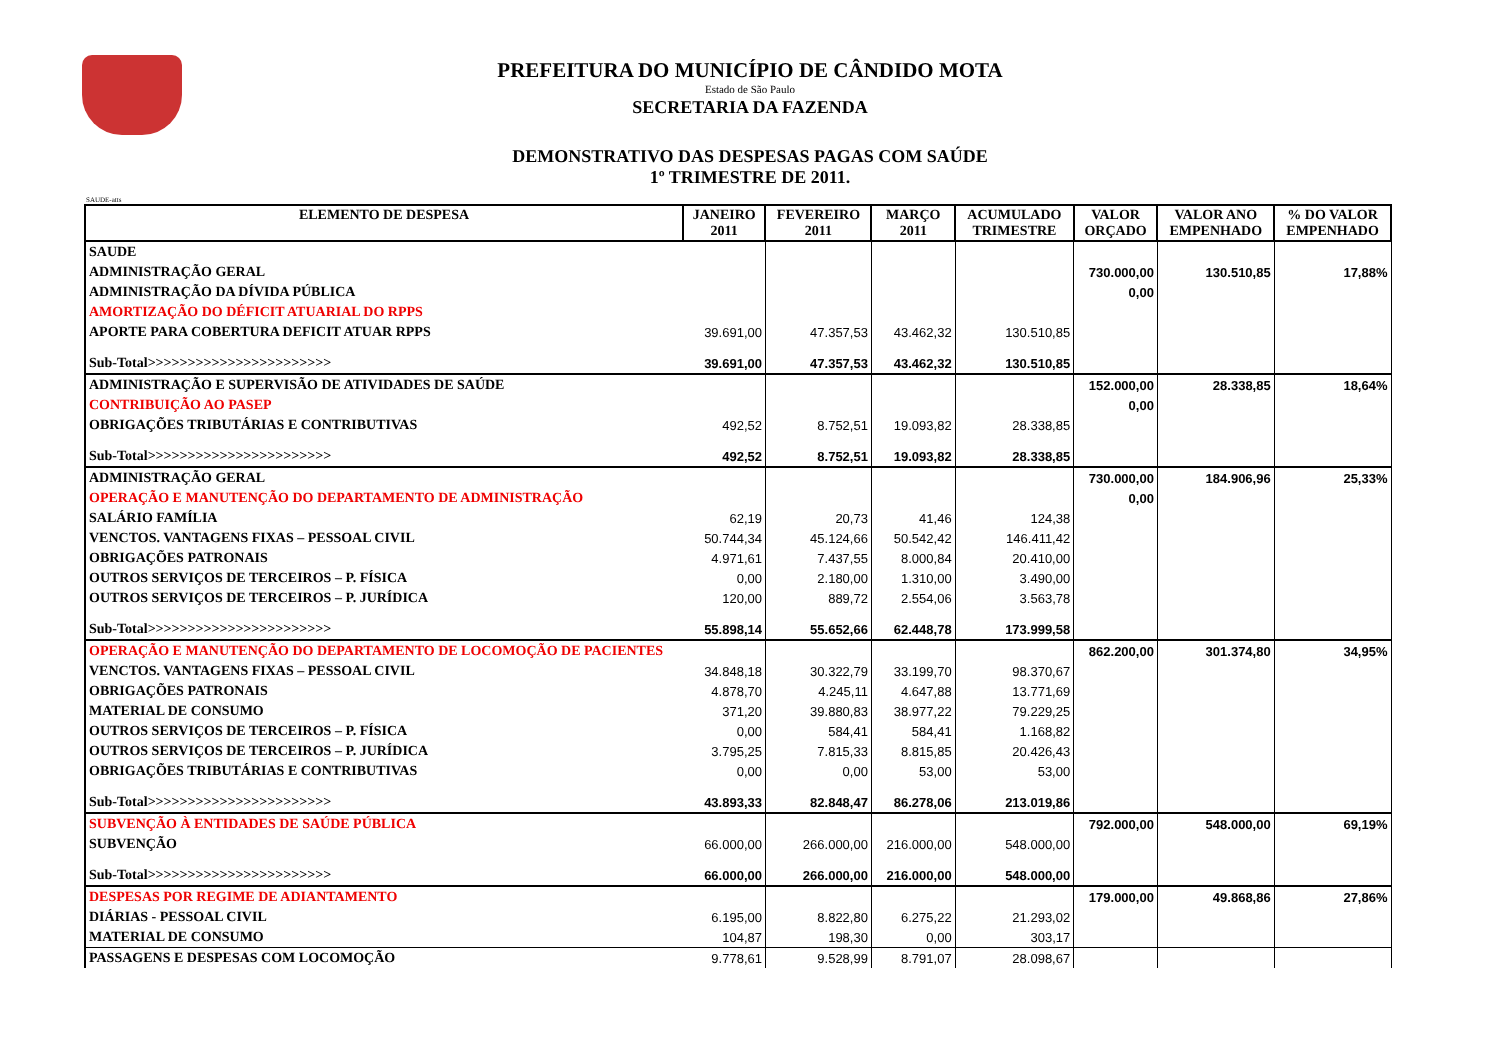PREFEITURA DO MUNICÍPIO DE CÂNDIDO MOTA
Estado de São Paulo
SECRETARIA DA FAZENDA
DEMONSTRATIVO DAS DESPESAS PAGAS COM SAÚDE
1º TRIMESTRE DE 2011.
SAUDE-atts
| ELEMENTO DE DESPESA | JANEIRO 2011 | FEVEREIRO 2011 | MARÇO 2011 | ACUMULADO TRIMESTRE | VALOR ORÇADO | VALOR ANO EMPENHADO | % DO VALOR EMPENHADO |
| --- | --- | --- | --- | --- | --- | --- | --- |
| SAUDE | | | | | | | |
| ADMINISTRAÇÃO GERAL | | | | | 730.000,00 | 130.510,85 | 17,88% |
| ADMINISTRAÇÃO DA DÍVIDA PÚBLICA | | | | | 0,00 | | |
| AMORTIZAÇÃO DO DÉFICIT ATUARIAL DO RPPS | | | | | | | |
| APORTE PARA COBERTURA DEFICIT ATUAR RPPS | 39.691,00 | 47.357,53 | 43.462,32 | 130.510,85 | | | |
| Sub-Total>>>>>>>>>>>>>>>>>>>>>>> | 39.691,00 | 47.357,53 | 43.462,32 | 130.510,85 | | | |
| ADMINISTRAÇÃO E SUPERVISÃO DE ATIVIDADES DE SAÚDE | | | | | 152.000,00 | 28.338,85 | 18,64% |
| CONTRIBUIÇÃO AO PASEP | | | | | 0,00 | | |
| OBRIGAÇÕES TRIBUTÁRIAS E CONTRIBUTIVAS | 492,52 | 8.752,51 | 19.093,82 | 28.338,85 | | | |
| Sub-Total>>>>>>>>>>>>>>>>>>>>>>> | 492,52 | 8.752,51 | 19.093,82 | 28.338,85 | | | |
| ADMINISTRAÇÃO GERAL | | | | | 730.000,00 | 184.906,96 | 25,33% |
| OPERAÇÃO E MANUTENÇÃO DO DEPARTAMENTO DE ADMINISTRAÇÃO | | | | | 0,00 | | |
| SALÁRIO FAMÍLIA | 62,19 | 20,73 | 41,46 | 124,38 | | | |
| VENCTOS. VANTAGENS FIXAS – PESSOAL CIVIL | 50.744,34 | 45.124,66 | 50.542,42 | 146.411,42 | | | |
| OBRIGAÇÕES PATRONAIS | 4.971,61 | 7.437,55 | 8.000,84 | 20.410,00 | | | |
| OUTROS SERVIÇOS DE TERCEIROS – P. FÍSICA | 0,00 | 2.180,00 | 1.310,00 | 3.490,00 | | | |
| OUTROS SERVIÇOS DE TERCEIROS – P. JURÍDICA | 120,00 | 889,72 | 2.554,06 | 3.563,78 | | | |
| Sub-Total>>>>>>>>>>>>>>>>>>>>>>> | 55.898,14 | 55.652,66 | 62.448,78 | 173.999,58 | | | |
| OPERAÇÃO E MANUTENÇÃO DO DEPARTAMENTO DE LOCOMOÇÃO DE PACIENTES | | | | | 862.200,00 | 301.374,80 | 34,95% |
| VENCTOS. VANTAGENS FIXAS – PESSOAL CIVIL | 34.848,18 | 30.322,79 | 33.199,70 | 98.370,67 | | | |
| OBRIGAÇÕES PATRONAIS | 4.878,70 | 4.245,11 | 4.647,88 | 13.771,69 | | | |
| MATERIAL DE CONSUMO | 371,20 | 39.880,83 | 38.977,22 | 79.229,25 | | | |
| OUTROS SERVIÇOS DE TERCEIROS – P. FÍSICA | 0,00 | 584,41 | 584,41 | 1.168,82 | | | |
| OUTROS SERVIÇOS DE TERCEIROS – P. JURÍDICA | 3.795,25 | 7.815,33 | 8.815,85 | 20.426,43 | | | |
| OBRIGAÇÕES TRIBUTÁRIAS E CONTRIBUTIVAS | 0,00 | 0,00 | 53,00 | 53,00 | | | |
| Sub-Total>>>>>>>>>>>>>>>>>>>>>>> | 43.893,33 | 82.848,47 | 86.278,06 | 213.019,86 | | | |
| SUBVENÇÃO À ENTIDADES DE SAÚDE PÚBLICA | | | | | 792.000,00 | 548.000,00 | 69,19% |
| SUBVENÇÃO | 66.000,00 | 266.000,00 | 216.000,00 | 548.000,00 | | | |
| Sub-Total>>>>>>>>>>>>>>>>>>>>>>> | 66.000,00 | 266.000,00 | 216.000,00 | 548.000,00 | | | |
| DESPESAS POR REGIME DE ADIANTAMENTO | | | | | 179.000,00 | 49.868,86 | 27,86% |
| DIÁRIAS - PESSOAL CIVIL | 6.195,00 | 8.822,80 | 6.275,22 | 21.293,02 | | | |
| MATERIAL DE CONSUMO | 104,87 | 198,30 | 0,00 | 303,17 | | | |
| PASSAGENS E DESPESAS COM LOCOMOÇÃO | 9.778,61 | 9.528,99 | 8.791,07 | 28.098,67 | | | |